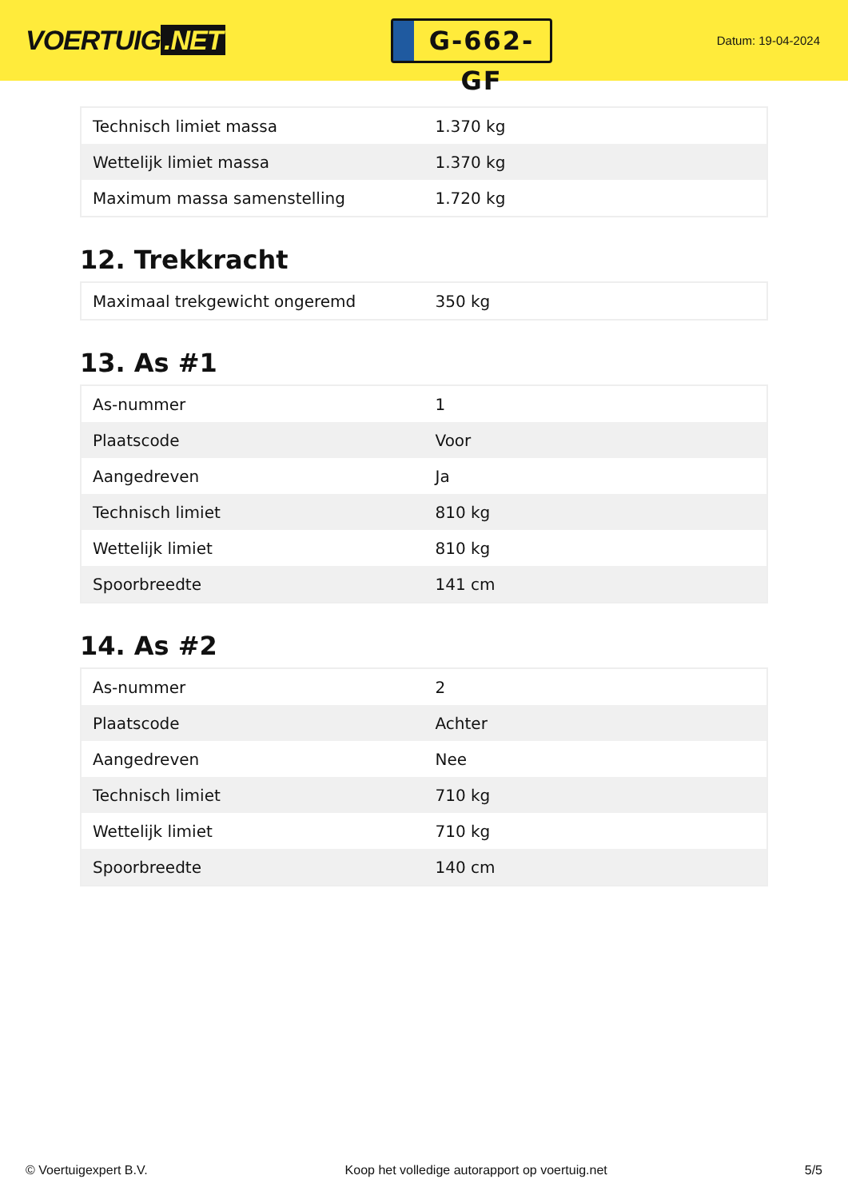VOERTUIG.NET
G-662-GF
Datum: 19-04-2024
| Technisch limiet massa | 1.370 kg |
| Wettelijk limiet massa | 1.370 kg |
| Maximum massa samenstelling | 1.720 kg |
12. Trekkracht
| Maximaal trekgewicht ongeremd | 350 kg |
13. As #1
| As-nummer | 1 |
| Plaatscode | Voor |
| Aangedreven | Ja |
| Technisch limiet | 810 kg |
| Wettelijk limiet | 810 kg |
| Spoorbreedte | 141 cm |
14. As #2
| As-nummer | 2 |
| Plaatscode | Achter |
| Aangedreven | Nee |
| Technisch limiet | 710 kg |
| Wettelijk limiet | 710 kg |
| Spoorbreedte | 140 cm |
© Voertuigexpert B.V. Koop het volledige autorapport op voertuig.net 5/5